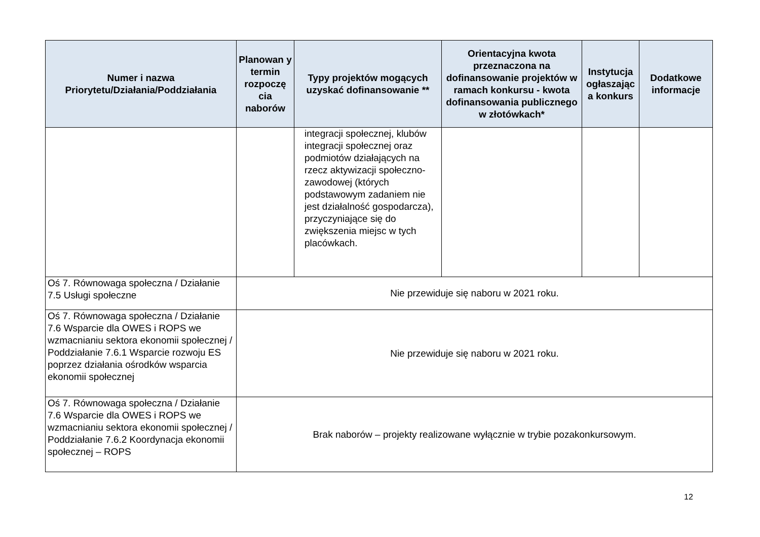| Numer i nazwa Priorytetu/Działania/Poddziałania | Planowan y termin rozpoczę cia naborów | Typy projektów mogących uzyskać dofinansowanie ** | Orientacyjna kwota przeznaczona na dofinansowanie projektów w ramach konkursu - kwota dofinansowania publicznego w złotówkach* | Instytucja ogłaszając a konkurs | Dodatkowe informacje |
| --- | --- | --- | --- | --- | --- |
| | | integracji społecznej, klubów integracji społecznej oraz podmiotów działających na rzecz aktywizacji społeczno-zawodowej (których podstawowym zadaniem nie jest działalność gospodarcza), przyczyniające się do zwiększenia miejsc w tych placówkach. | | | |
| Oś 7. Równowaga społeczna / Działanie 7.5 Usługi społeczne | Nie przewiduje się naboru w 2021 roku. | | | | |
| Oś 7. Równowaga społeczna / Działanie 7.6 Wsparcie dla OWES i ROPS we wzmacnianiu sektora ekonomii społecznej / Poddziałanie 7.6.1 Wsparcie rozwoju ES poprzez działania ośrodków wsparcia ekonomii społecznej | Nie przewiduje się naboru w 2021 roku. | | | | |
| Oś 7. Równowaga społeczna / Działanie 7.6 Wsparcie dla OWES i ROPS we wzmacnianiu sektora ekonomii społecznej / Poddziałanie 7.6.2 Koordynacja ekonomii społecznej – ROPS | Brak naborów – projekty realizowane wyłącznie w trybie pozakonkursowym. | | | | |
12